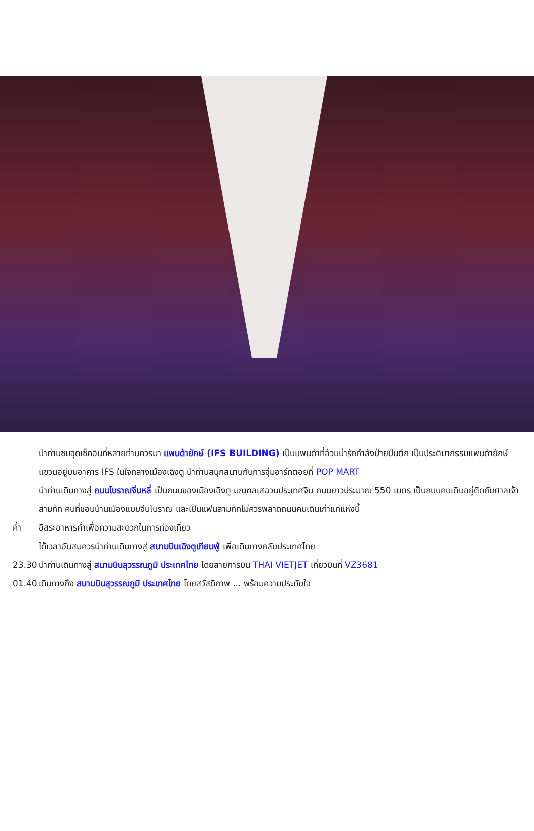นำท่านชมจุดเช็คอินที่หลายท่านควรมา แพนด้ายักษ์ (IFS BUILDING) เป็นแพนด้าที่อ้วนน่ารักกำลังป่ายปีนตึก เป็นประติมากรรมแพนด้ายักษ์แขวนอยู่บนอาคาร IFS ในใจกลางเมืองเฉิงตู นำท่านสนุกสนานกับการจุ่มอาร์ทตอยที่ POP MART
นำท่านเดินทางสู่ ถนนโบราณจิ่นหลี่ เป็นถนนของเมืองเฉิงตู มณฑลเสฉวนประเทศจีน ถนนยาวประมาณ 550 เมตร เป็นถนนคนเดินอยู่ติดกับศาลเจ้าสามก๊ก คนที่ชอบบ้านเมืองแบบจีนโบราณ และเป็นแฟนสามก๊กไม่ควรพลาดถนนคนเดินเก่าแก่แห่งนี้
ค่ำ อิสระอาหารค่ำเพื่อความสะดวกในการท่องเที่ยว
ได้เวลาอันสมควรนำท่านเดินทางสู่ สนามบินเฉิงตูเทียนฟู่ เพื่อเดินทางกลับประเทศไทย
23.30 นำท่านเดินทางสู่ สนามบินสุวรรณภูมิ ประเทศไทย โดยสายการบิน THAI VIETJET เที่ยวบินที่ VZ3681
01.40 เดินทางถึง สนามบินสุวรรณภูมิ ประเทศไทย โดยสวัสดิภาพ ... พร้อมความประทับใจ